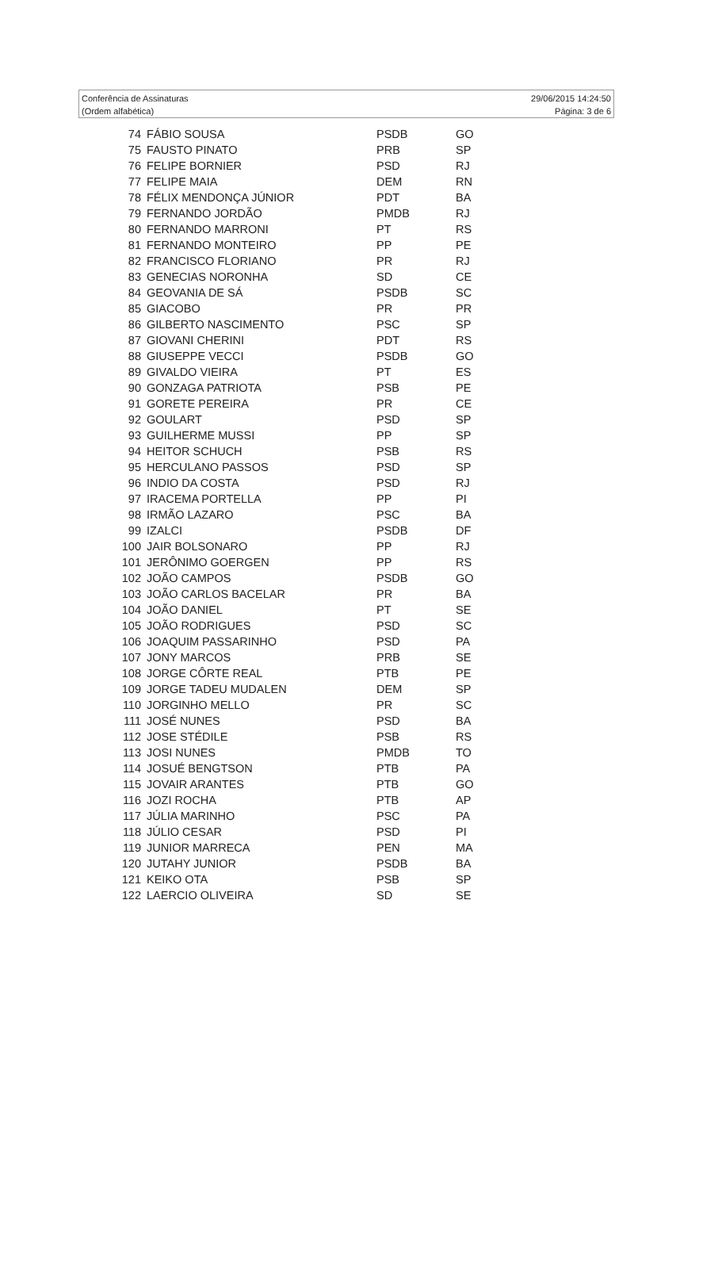Conferência de Assinaturas
(Ordem alfabética)
29/06/2015 14:24:50
Página: 3 de 6
| 74 | FÁBIO SOUSA | PSDB | GO |
| 75 | FAUSTO PINATO | PRB | SP |
| 76 | FELIPE BORNIER | PSD | RJ |
| 77 | FELIPE MAIA | DEM | RN |
| 78 | FÉLIX MENDONÇA JÚNIOR | PDT | BA |
| 79 | FERNANDO JORDÃO | PMDB | RJ |
| 80 | FERNANDO MARRONI | PT | RS |
| 81 | FERNANDO MONTEIRO | PP | PE |
| 82 | FRANCISCO FLORIANO | PR | RJ |
| 83 | GENECIAS NORONHA | SD | CE |
| 84 | GEOVANIA DE SÁ | PSDB | SC |
| 85 | GIACOBO | PR | PR |
| 86 | GILBERTO NASCIMENTO | PSC | SP |
| 87 | GIOVANI CHERINI | PDT | RS |
| 88 | GIUSEPPE VECCI | PSDB | GO |
| 89 | GIVALDO VIEIRA | PT | ES |
| 90 | GONZAGA PATRIOTA | PSB | PE |
| 91 | GORETE PEREIRA | PR | CE |
| 92 | GOULART | PSD | SP |
| 93 | GUILHERME MUSSI | PP | SP |
| 94 | HEITOR SCHUCH | PSB | RS |
| 95 | HERCULANO PASSOS | PSD | SP |
| 96 | INDIO DA COSTA | PSD | RJ |
| 97 | IRACEMA PORTELLA | PP | PI |
| 98 | IRMÃO LAZARO | PSC | BA |
| 99 | IZALCI | PSDB | DF |
| 100 | JAIR BOLSONARO | PP | RJ |
| 101 | JERÔNIMO GOERGEN | PP | RS |
| 102 | JOÃO CAMPOS | PSDB | GO |
| 103 | JOÃO CARLOS BACELAR | PR | BA |
| 104 | JOÃO DANIEL | PT | SE |
| 105 | JOÃO RODRIGUES | PSD | SC |
| 106 | JOAQUIM PASSARINHO | PSD | PA |
| 107 | JONY MARCOS | PRB | SE |
| 108 | JORGE CÔRTE REAL | PTB | PE |
| 109 | JORGE TADEU MUDALEN | DEM | SP |
| 110 | JORGINHO MELLO | PR | SC |
| 111 | JOSÉ NUNES | PSD | BA |
| 112 | JOSE STÉDILE | PSB | RS |
| 113 | JOSI NUNES | PMDB | TO |
| 114 | JOSUÉ BENGTSON | PTB | PA |
| 115 | JOVAIR ARANTES | PTB | GO |
| 116 | JOZI ROCHA | PTB | AP |
| 117 | JÚLIA MARINHO | PSC | PA |
| 118 | JÚLIO CESAR | PSD | PI |
| 119 | JUNIOR MARRECA | PEN | MA |
| 120 | JUTAHY JUNIOR | PSDB | BA |
| 121 | KEIKO OTA | PSB | SP |
| 122 | LAERCIO OLIVEIRA | SD | SE |